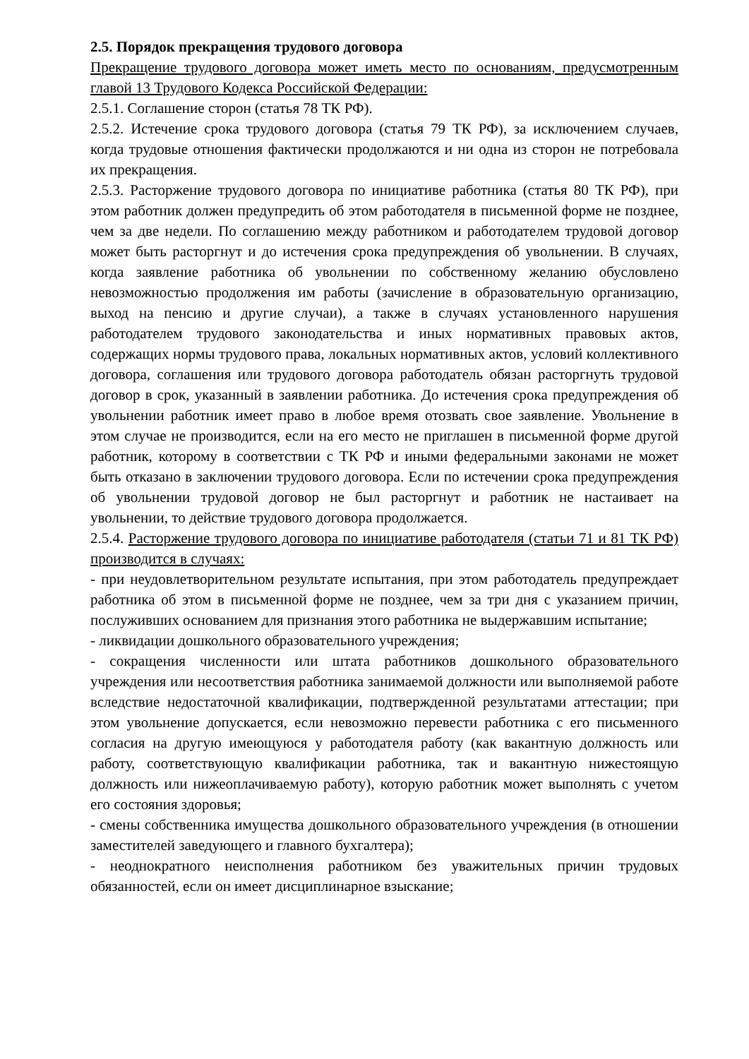2.5. Порядок прекращения трудового договора
Прекращение трудового договора может иметь место по основаниям, предусмотренным главой 13 Трудового Кодекса Российской Федерации:
2.5.1. Соглашение сторон (статья 78 ТК РФ).
2.5.2. Истечение срока трудового договора (статья 79 ТК РФ), за исключением случаев, когда трудовые отношения фактически продолжаются и ни одна из сторон не потребовала их прекращения.
2.5.3. Расторжение трудового договора по инициативе работника (статья 80 ТК РФ), при этом работник должен предупредить об этом работодателя в письменной форме не позднее, чем за две недели. По соглашению между работником и работодателем трудовой договор может быть расторгнут и до истечения срока предупреждения об увольнении. В случаях, когда заявление работника об увольнении по собственному желанию обусловлено невозможностью продолжения им работы (зачисление в образовательную организацию, выход на пенсию и другие случаи), а также в случаях установленного нарушения работодателем трудового законодательства и иных нормативных правовых актов, содержащих нормы трудового права, локальных нормативных актов, условий коллективного договора, соглашения или трудового договора работодатель обязан расторгнуть трудовой договор в срок, указанный в заявлении работника. До истечения срока предупреждения об увольнении работник имеет право в любое время отозвать свое заявление. Увольнение в этом случае не производится, если на его место не приглашен в письменной форме другой работник, которому в соответствии с ТК РФ и иными федеральными законами не может быть отказано в заключении трудового договора. Если по истечении срока предупреждения об увольнении трудовой договор не был расторгнут и работник не настаивает на увольнении, то действие трудового договора продолжается.
2.5.4. Расторжение трудового договора по инициативе работодателя (статьи 71 и 81 ТК РФ) производится в случаях:
- при неудовлетворительном результате испытания, при этом работодатель предупреждает работника об этом в письменной форме не позднее, чем за три дня с указанием причин, послуживших основанием для признания этого работника не выдержавшим испытание;
- ликвидации дошкольного образовательного учреждения;
- сокращения численности или штата работников дошкольного образовательного учреждения или несоответствия работника занимаемой должности или выполняемой работе вследствие недостаточной квалификации, подтвержденной результатами аттестации; при этом увольнение допускается, если невозможно перевести работника с его письменного согласия на другую имеющуюся у работодателя работу (как вакантную должность или работу, соответствующую квалификации работника, так и вакантную нижестоящую должность или нижеоплачиваемую работу), которую работник может выполнять с учетом его состояния здоровья;
- смены собственника имущества дошкольного образовательного учреждения (в отношении заместителей заведующего и главного бухгалтера);
- неоднократного неисполнения работником без уважительных причин трудовых обязанностей, если он имеет дисциплинарное взыскание;